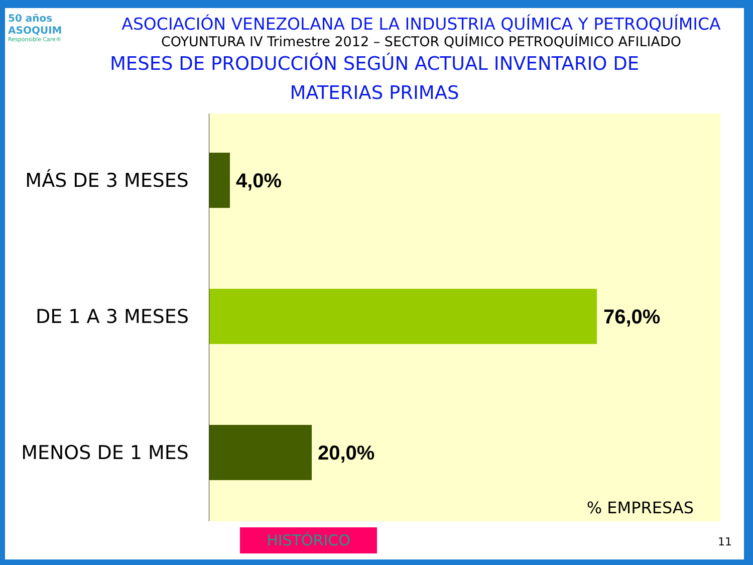50 años ASOQUIM
Responsible Care®
ASOCIACIÓN VENEZOLANA DE LA INDUSTRIA QUÍMICA Y PETROQUÍMICA
COYUNTURA IV Trimestre 2012 – SECTOR QUÍMICO PETROQUÍMICO AFILIADO
MESES DE PRODUCCIÓN SEGÚN ACTUAL INVENTARIO DE
MATERIAS PRIMAS
MÁS DE 3 MESES
4,0%
DE 1 A 3 MESES
76,0%
MENOS DE 1 MES
20,0%
% EMPRESAS
HISTÓRICO 11